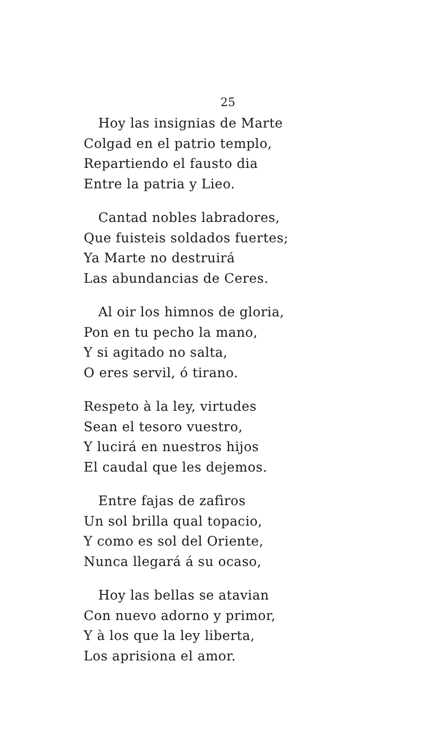25
Hoy las insignias de Marte
Colgad en el patrio templo,
Repartiendo el fausto dia
Entre la patria y Lieo.
Cantad nobles labradores,
Que fuisteis soldados fuertes;
Ya Marte no destruirá
Las abundancias de Ceres.
Al oir los himnos de gloria,
Pon en tu pecho la mano,
Y si agitado no salta,
O eres servil, ó tirano.
Respeto à la ley, virtudes
Sean el tesoro vuestro,
Y lucirá en nuestros hijos
El caudal que les dejemos.
Entre fajas de zafìros
Un sol brilla qual topacio,
Y como es sol del Oriente,
Nunca llegará á su ocaso,
Hoy las bellas se atavian
Con nuevo adorno y primor,
Y à los que la ley liberta,
Los aprisiona el amor.